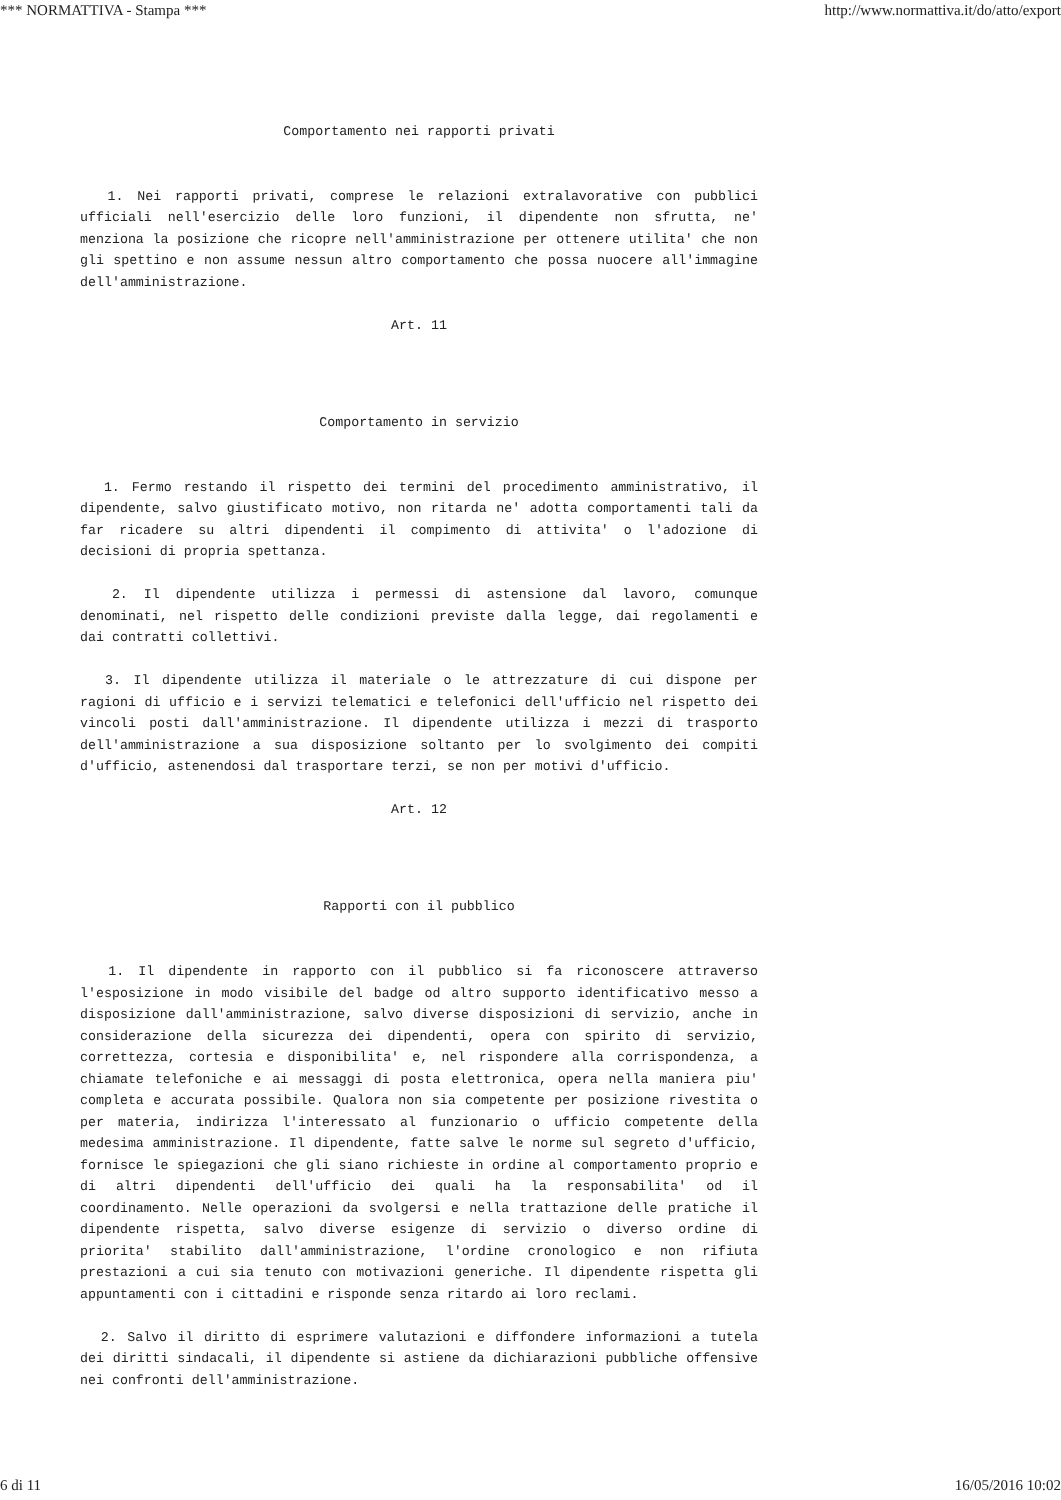*** NORMATTIVA - Stampa *** http://www.normattiva.it/do/atto/export
Comportamento nei rapporti privati
1. Nei rapporti privati, comprese le relazioni extralavorative con pubblici ufficiali nell'esercizio delle loro funzioni, il dipendente non sfrutta, ne' menziona la posizione che ricopre nell'amministrazione per ottenere utilita' che non gli spettino e non assume nessun altro comportamento che possa nuocere all'immagine dell'amministrazione.
Art. 11
Comportamento in servizio
1. Fermo restando il rispetto dei termini del procedimento amministrativo, il dipendente, salvo giustificato motivo, non ritarda ne' adotta comportamenti tali da far ricadere su altri dipendenti il compimento di attivita' o l'adozione di decisioni di propria spettanza.
2. Il dipendente utilizza i permessi di astensione dal lavoro, comunque denominati, nel rispetto delle condizioni previste dalla legge, dai regolamenti e dai contratti collettivi.
3. Il dipendente utilizza il materiale o le attrezzature di cui dispone per ragioni di ufficio e i servizi telematici e telefonici dell'ufficio nel rispetto dei vincoli posti dall'amministrazione. Il dipendente utilizza i mezzi di trasporto dell'amministrazione a sua disposizione soltanto per lo svolgimento dei compiti d'ufficio, astenendosi dal trasportare terzi, se non per motivi d'ufficio.
Art. 12
Rapporti con il pubblico
1. Il dipendente in rapporto con il pubblico si fa riconoscere attraverso l'esposizione in modo visibile del badge od altro supporto identificativo messo a disposizione dall'amministrazione, salvo diverse disposizioni di servizio, anche in considerazione della sicurezza dei dipendenti, opera con spirito di servizio, correttezza, cortesia e disponibilita' e, nel rispondere alla corrispondenza, a chiamate telefoniche e ai messaggi di posta elettronica, opera nella maniera piu' completa e accurata possibile. Qualora non sia competente per posizione rivestita o per materia, indirizza l'interessato al funzionario o ufficio competente della medesima amministrazione. Il dipendente, fatte salve le norme sul segreto d'ufficio, fornisce le spiegazioni che gli siano richieste in ordine al comportamento proprio e di altri dipendenti dell'ufficio dei quali ha la responsabilita' od il coordinamento. Nelle operazioni da svolgersi e nella trattazione delle pratiche il dipendente rispetta, salvo diverse esigenze di servizio o diverso ordine di priorita' stabilito dall'amministrazione, l'ordine cronologico e non rifiuta prestazioni a cui sia tenuto con motivazioni generiche. Il dipendente rispetta gli appuntamenti con i cittadini e risponde senza ritardo ai loro reclami.
2. Salvo il diritto di esprimere valutazioni e diffondere informazioni a tutela dei diritti sindacali, il dipendente si astiene da dichiarazioni pubbliche offensive nei confronti dell'amministrazione.
6 di 11 16/05/2016 10:02